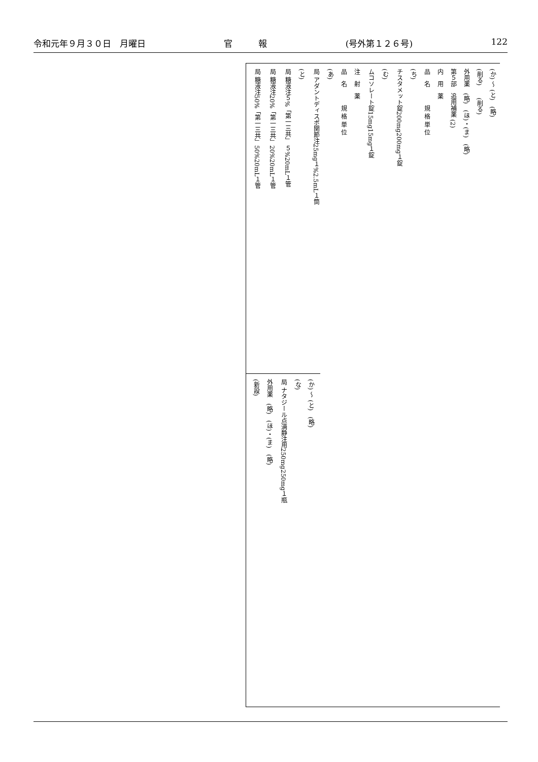令和元年９月３０日　月曜日 官　　　報 (号外第１２６号) 122
(か) ～ (と)　(略)
(削る)　　(削る)
外用薬　(略)　(ほ)・(ま)　(略)
第５部　追用補薬 (2)
内　用　薬
品　名　　　規 格 単 位
(ち)
| チスタメット錠200mg | 200mg１錠 |
(む)
| ムコソレート錠15mg | 15mg１錠 |
注　射　薬
品　名　　　規 格 単 位
(あ)
| 局 アダントディスポ関節注25mg | １%2.5mL１筒 |
(と)
| 局 糖液注５%「第一三共」 | ５%20mL１管 |
| 局 糖液注20%「第一三共」 | 20%20mL１管 |
| 局 糖液注50%「第一三共」 | 50%20mL１管 |
(か) ～ (と)　(略)
(な)
| 局 ナタジール点滴静注用250mg | 250mg１瓶 |
外用薬　(略)　(ほ)・(ま)　(略)
(新設)